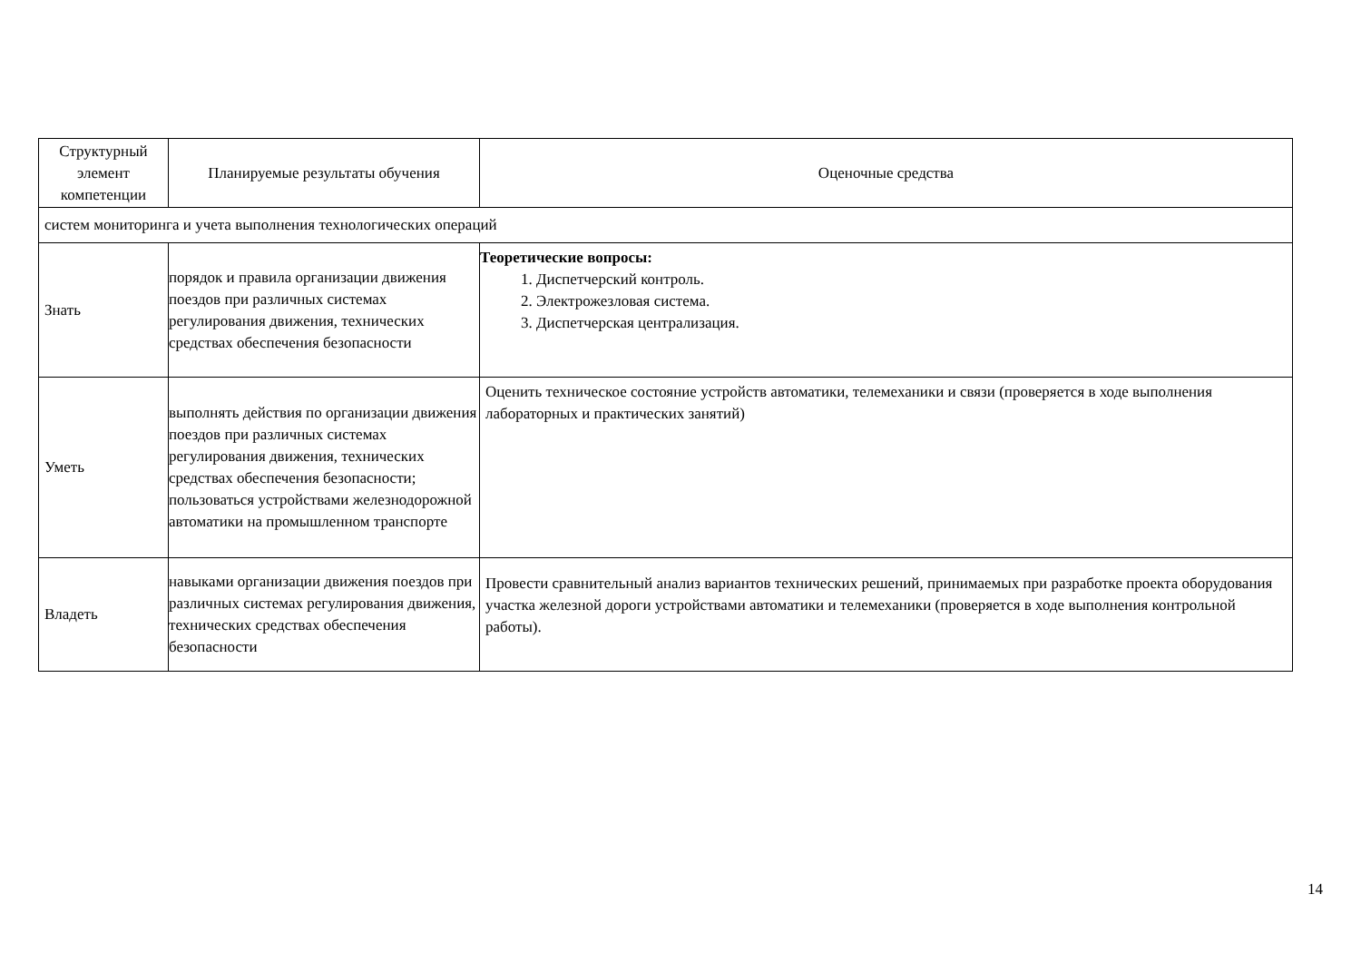| Структурный элемент компетенции | Планируемые результаты обучения | Оценочные средства |
| систем мониторинга и учета выполнения технологических операций | | |
| Знать | порядок и правила организации движения поездов при различных системах регулирования движения, технических средствах обеспечения безопасности | Теоретические вопросы: 1. Диспетчерский контроль. 2. Электрожезловая система. 3. Диспетчерская централизация. |
| Уметь | выполнять действия по организации движения поездов при различных системах регулирования движения, технических средствах обеспечения безопасности; пользоваться устройствами железнодорожной автоматики на промышленном транспорте | Оценить техническое состояние устройств автоматики, телемеханики и связи (проверяется в ходе выполнения лабораторных и практических занятий) |
| Владеть | навыками организации движения поездов при различных системах регулирования движения, технических средствах обеспечения безопасности | Провести сравнительный анализ вариантов технических решений, принимаемых при разработке проекта оборудования участка железной дороги устройствами автоматики и телемеханики (проверяется в ходе выполнения контрольной работы). |
14